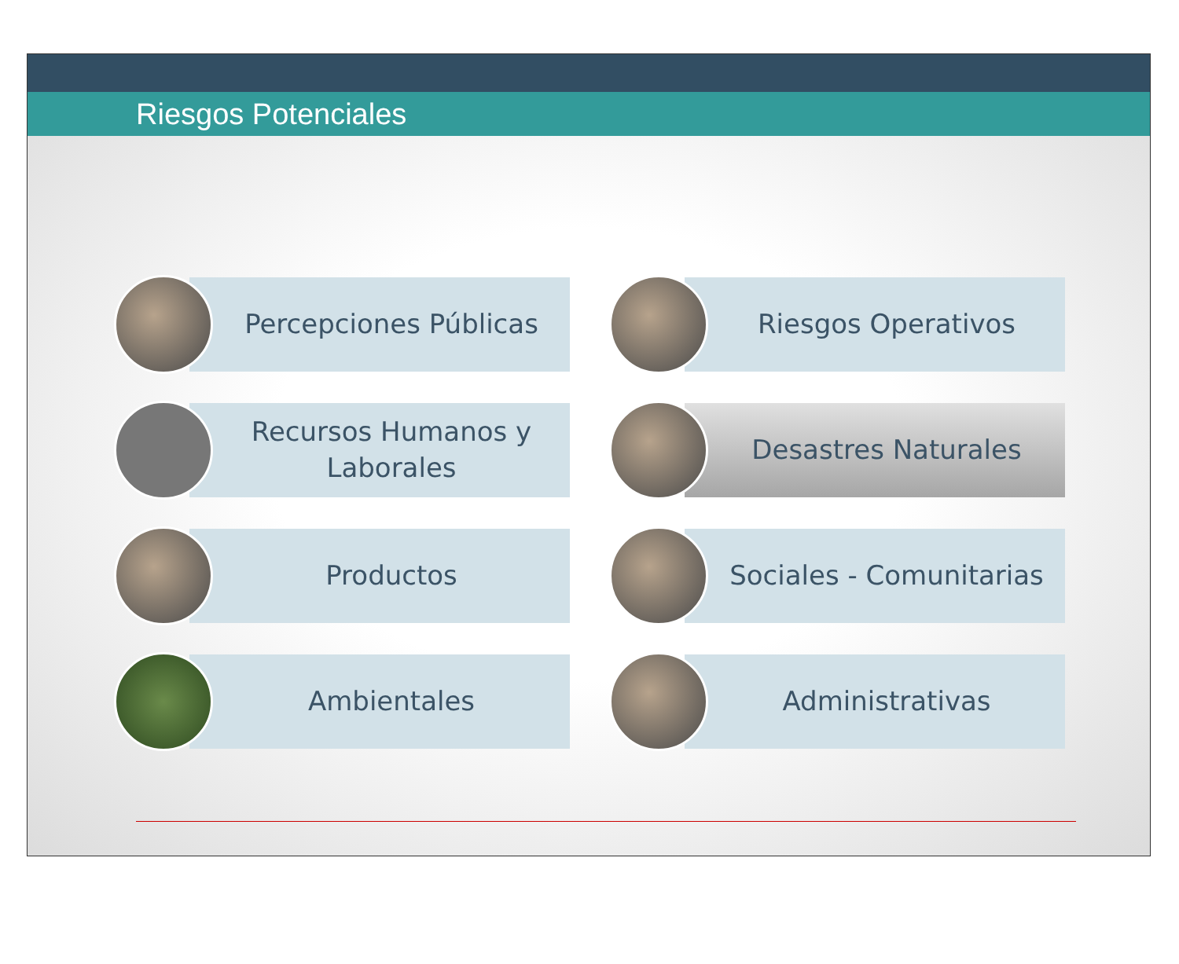Riesgos Potenciales
Percepciones Públicas
Riesgos Operativos
Recursos Humanos y
Laborales
Desastres Naturales
Productos
Sociales - Comunitarias
Ambientales
Administrativas